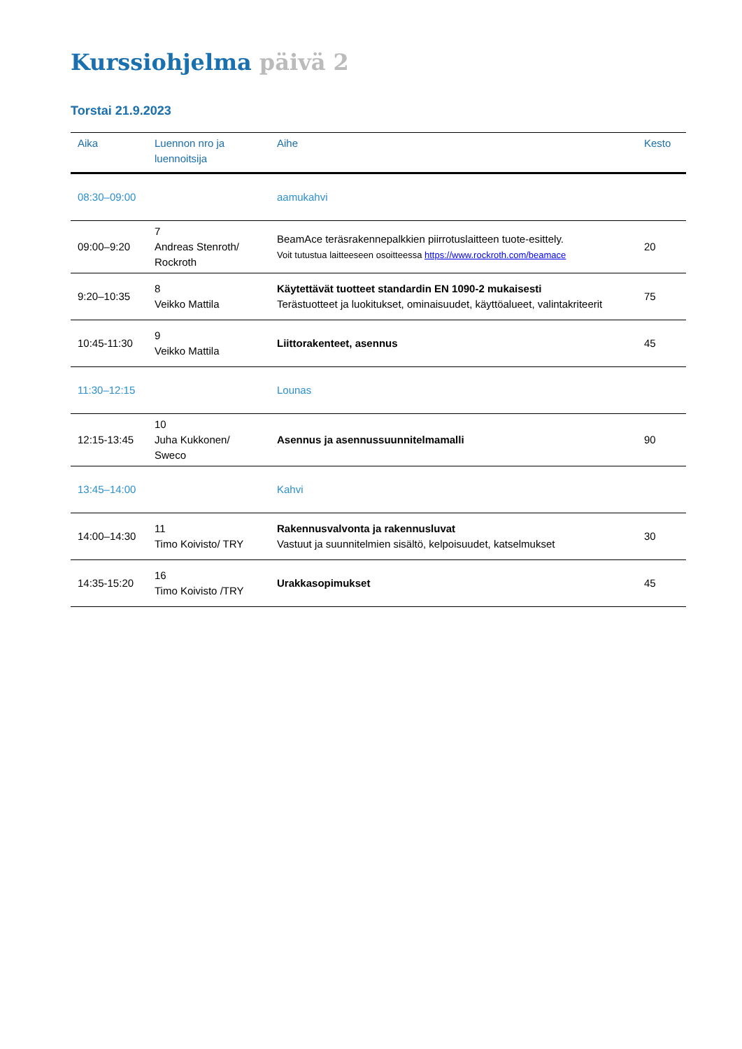Kurssiohjelma päivä 2
Torstai 21.9.2023
| Aika | Luennon nro ja luennoitsija | Aihe | Kesto |
| --- | --- | --- | --- |
| 08:30–09:00 | | aamukahvi | |
| 09:00–9:20 | 7 Andreas Stenroth/ Rockroth | BeamAce teräsrakennepalkkien piirrotuslaitteen tuote-esittely. Voit tutustua laitteeseen osoitteessa https://www.rockroth.com/beamace | 20 |
| 9:20–10:35 | 8 Veikko Mattila | Käytettävät tuotteet standardin EN 1090-2 mukaisesti Terästuotteet ja luokitukset, ominaisuudet, käyttöalueet, valintakriteerit | 75 |
| 10:45-11:30 | 9 Veikko Mattila | Liittorakenteet, asennus | 45 |
| 11:30–12:15 | | Lounas | |
| 12:15-13:45 | 10 Juha Kukkonen/ Sweco | Asennus ja asennussuunnitelmamalli | 90 |
| 13:45–14:00 | | Kahvi | |
| 14:00–14:30 | 11 Timo Koivisto/ TRY | Rakennusvalvonta ja rakennusluvat Vastuut ja suunnitelmien sisältö, kelpoisuudet, katselmukset | 30 |
| 14:35-15:20 | 16 Timo Koivisto /TRY | Urakkasopimukset | 45 |